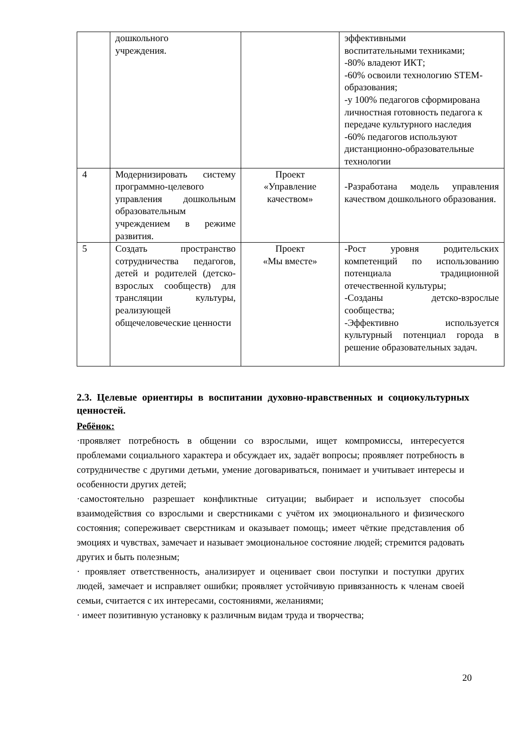| | дошкольного учреждения. | | эффективными воспитательными техниками; -80% владеют ИКТ; -60% освоили технологию STEM-образования; -у 100% педагогов сформирована личностная готовность педагога к передаче культурного наследия -60% педагогов используют дистанционно-образовательные технологии |
| 4 | Модернизировать систему программно-целевого управления дошкольным образовательным учреждением в режиме развития. | Проект «Управление качеством» | -Разработана модель управления качеством дошкольного образования. |
| 5 | Создать пространство сотрудничества педагогов, детей и родителей (детско-взрослых сообществ) для трансляции культуры, реализующей общечеловеческие ценности | Проект «Мы вместе» | -Рост уровня родительских компетенций по использованию потенциала традиционной отечественной культуры; -Созданы детско-взрослые сообщества; -Эффективно используется культурный потенциал города в решение образовательных задач. |
2.3. Целевые ориентиры в воспитании духовно-нравственных и социокультурных ценностей.
Ребёнок:
·проявляет потребность в общении со взрослыми, ищет компромиссы, интересуется проблемами социального характера и обсуждает их, задаёт вопросы; проявляет потребность в сотрудничестве с другими детьми, умение договариваться, понимает и учитывает интересы и особенности других детей;
·самостоятельно разрешает конфликтные ситуации; выбирает и использует способы взаимодействия со взрослыми и сверстниками с учётом их эмоционального и физического состояния; сопереживает сверстникам и оказывает помощь; имеет чёткие представления об эмоциях и чувствах, замечает и называет эмоциональное состояние людей; стремится радовать других и быть полезным;
· проявляет ответственность, анализирует и оценивает свои поступки и поступки других людей, замечает и исправляет ошибки; проявляет устойчивую привязанность к членам своей семьи, считается с их интересами, состояниями, желаниями;
· имеет позитивную установку к различным видам труда и творчества;
20